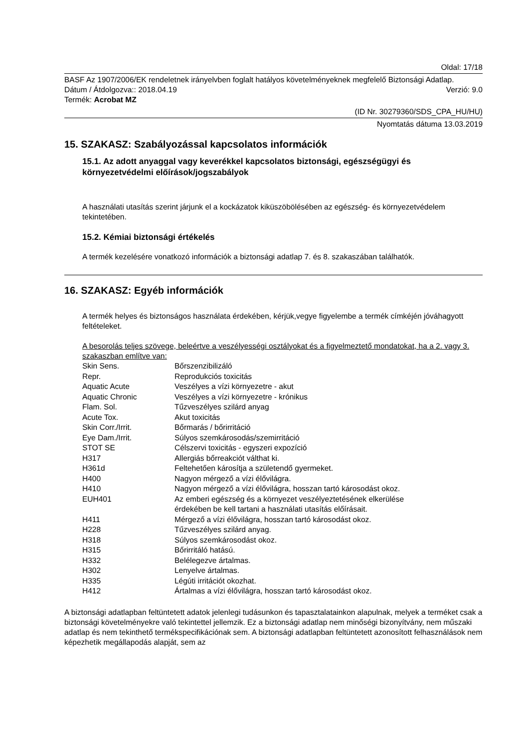Oldal: 17/18
BASF Az 1907/2006/EK rendeletnek irányelvben foglalt hatályos követelményeknek megfelelő Biztonsági Adatlap.
Dátum / Átdolgozva:: 2018.04.19 Verzió: 9.0
Termék: Acrobat MZ
(ID Nr. 30279360/SDS_CPA_HU/HU)
Nyomtatás dátuma 13.03.2019
15. SZAKASZ: Szabályozással kapcsolatos információk
15.1. Az adott anyaggal vagy keverékkel kapcsolatos biztonsági, egészségügyi és környezetvédelmi előírások/jogszabályok
A használati utasítás szerint járjunk el a kockázatok kiküszöbölésében az egészség- és környezetvédelem tekintetében.
15.2. Kémiai biztonsági értékelés
A termék kezelésére vonatkozó információk a biztonsági adatlap 7. és 8. szakaszában találhatók.
16. SZAKASZ: Egyéb információk
A termék helyes és biztonságos használata érdekében, kérjük,vegye figyelembe a termék címkéjén jóváhagyott feltételeket.
A besorolás teljes szövege, beleértve a veszélyességi osztályokat és a figyelmeztető mondatokat, ha a 2. vagy 3. szakaszban említve van:
| Skin Sens. | Bőrszenzibilizáló |
| Repr. | Reprodukciós toxicitás |
| Aquatic Acute | Veszélyes a vízi környezetre - akut |
| Aquatic Chronic | Veszélyes a vízi környezetre - krónikus |
| Flam. Sol. | Tűzveszélyes szilárd anyag |
| Acute Tox. | Akut toxicitás |
| Skin Corr./Irrit. | Bőrmarás / bőrirritáció |
| Eye Dam./Irrit. | Súlyos szemkárosodás/szemirritáció |
| STOT SE | Célszervi toxicitás - egyszeri expozíció |
| H317 | Allergiás bőrreakciót válthat ki. |
| H361d | Feltehetően károsítja a születendő gyermeket. |
| H400 | Nagyon mérgező a vízi élővilágra. |
| H410 | Nagyon mérgező a vízi élővilágra, hosszan tartó károsodást okoz. |
| EUH401 | Az emberi egészség és a környezet veszélyeztetésének elkerülése érdekében be kell tartani a használati utasítás előírásait. |
| H411 | Mérgező a vízi élővilágra, hosszan tartó károsodást okoz. |
| H228 | Tűzveszélyes szilárd anyag. |
| H318 | Súlyos szemkárosodást okoz. |
| H315 | Bőrirritáló hatású. |
| H332 | Belélegezve ártalmas. |
| H302 | Lenyelve ártalmas. |
| H335 | Légúti irritációt okozhat. |
| H412 | Ártalmas a vízi élővilágra, hosszan tartó károsodást okoz. |
A biztonsági adatlapban feltüntetett adatok jelenlegi tudásunkon és tapasztalatainkon alapulnak, melyek a terméket csak a biztonsági követelményekre való tekintettel jellemzik. Ez a biztonsági adatlap nem minőségi bizonyítvány, nem műszaki adatlap és nem tekinthető termékspecifikációnak sem. A biztonsági adatlapban feltüntetett azonosított felhasználások nem képezhetik megállapodás alapját, sem az